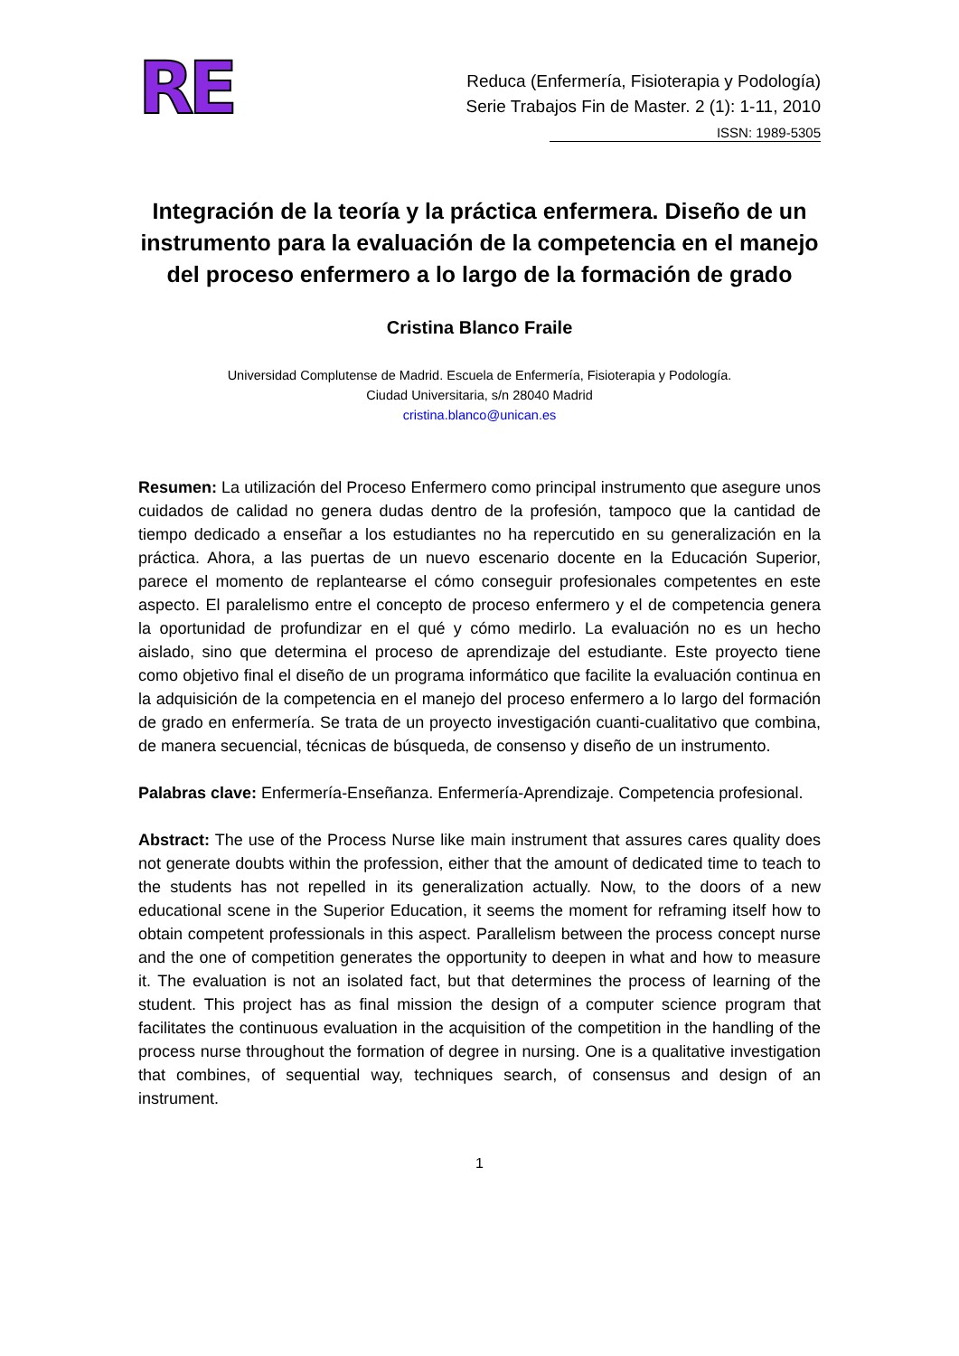RE
Reduca (Enfermería, Fisioterapia y Podología)
Serie Trabajos Fin de Master. 2 (1): 1-11, 2010
ISSN: 1989-5305
Integración de la teoría y la práctica enfermera. Diseño de un instrumento para la evaluación de la competencia en el manejo del proceso enfermero a lo largo de la formación de grado
Cristina Blanco Fraile
Universidad Complutense de Madrid. Escuela de Enfermería, Fisioterapia y Podología.
Ciudad Universitaria, s/n 28040 Madrid
cristina.blanco@unican.es
Resumen: La utilización del Proceso Enfermero como principal instrumento que asegure unos cuidados de calidad no genera dudas dentro de la profesión, tampoco que la cantidad de tiempo dedicado a enseñar a los estudiantes no ha repercutido en su generalización en la práctica. Ahora, a las puertas de un nuevo escenario docente en la Educación Superior, parece el momento de replantearse el cómo conseguir profesionales competentes en este aspecto. El paralelismo entre el concepto de proceso enfermero y el de competencia genera la oportunidad de profundizar en el qué y cómo medirlo. La evaluación no es un hecho aislado, sino que determina el proceso de aprendizaje del estudiante. Este proyecto tiene como objetivo final el diseño de un programa informático que facilite la evaluación continua en la adquisición de la competencia en el manejo del proceso enfermero a lo largo del formación de grado en enfermería. Se trata de un proyecto investigación cuanti-cualitativo que combina, de manera secuencial, técnicas de búsqueda, de consenso y diseño de un instrumento.
Palabras clave: Enfermería-Enseñanza. Enfermería-Aprendizaje. Competencia profesional.
Abstract: The use of the Process Nurse like main instrument that assures cares quality does not generate doubts within the profession, either that the amount of dedicated time to teach to the students has not repelled in its generalization actually. Now, to the doors of a new educational scene in the Superior Education, it seems the moment for reframing itself how to obtain competent professionals in this aspect. Parallelism between the process concept nurse and the one of competition generates the opportunity to deepen in what and how to measure it. The evaluation is not an isolated fact, but that determines the process of learning of the student. This project has as final mission the design of a computer science program that facilitates the continuous evaluation in the acquisition of the competition in the handling of the process nurse throughout the formation of degree in nursing. One is a qualitative investigation that combines, of sequential way, techniques search, of consensus and design of an instrument.
1